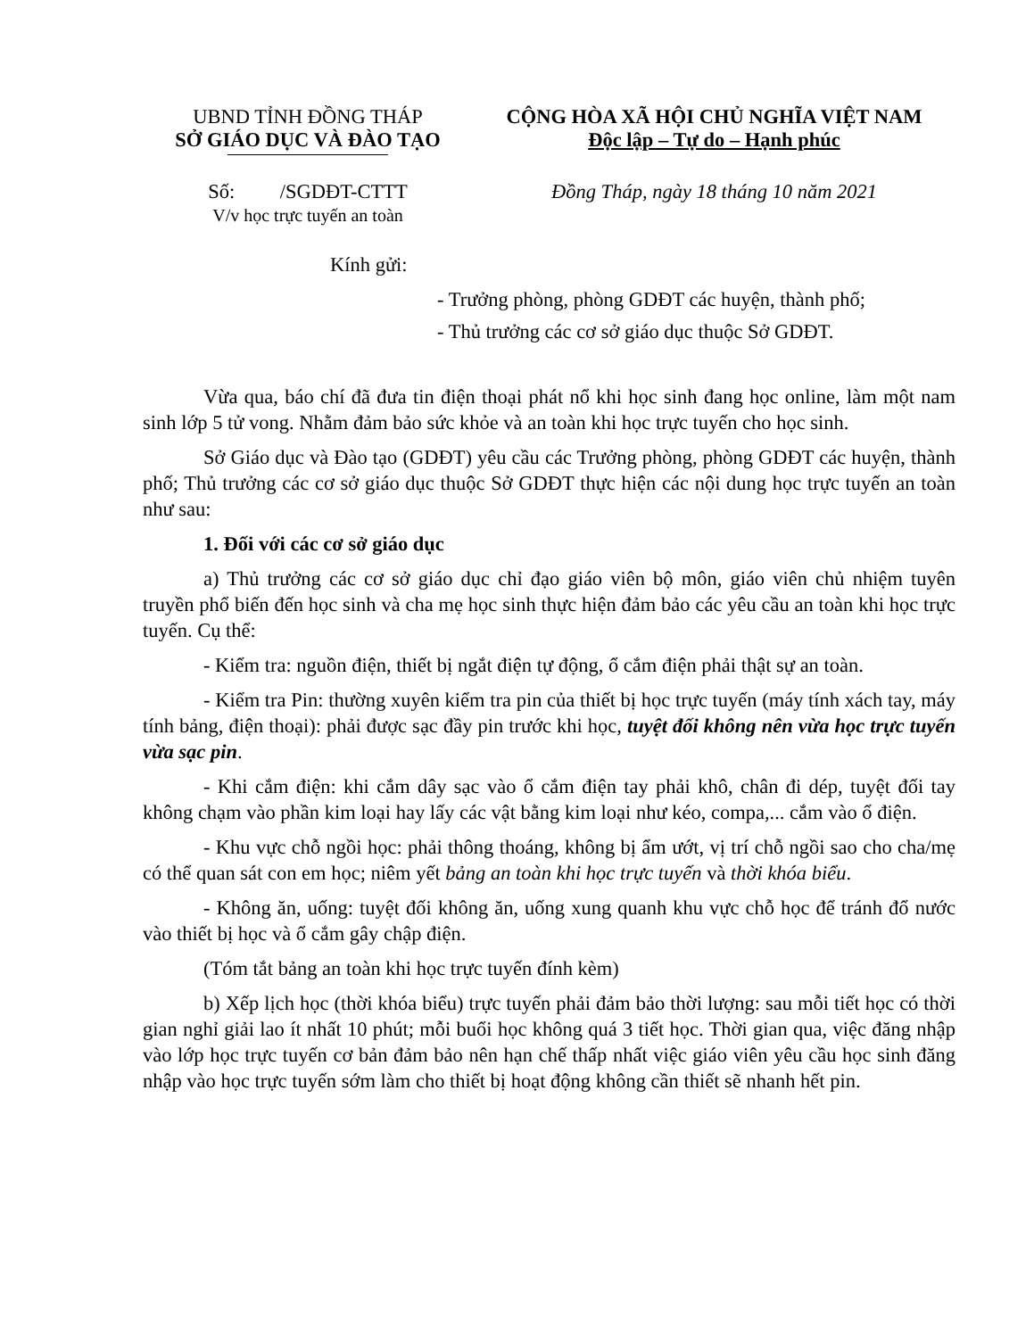UBND TỈNH ĐỒNG THÁP
SỞ GIÁO DỤC VÀ ĐÀO TẠO
CỘNG HÒA XÃ HỘI CHỦ NGHĨA VIỆT NAM
Độc lập – Tự do – Hạnh phúc
Số: /SGDĐT-CTTT
V/v học trực tuyến an toàn
Đồng Tháp, ngày 18 tháng 10 năm 2021
Kính gửi:
- Trưởng phòng, phòng GDĐT các huyện, thành phố;
- Thủ trưởng các cơ sở giáo dục thuộc Sở GDĐT.
Vừa qua, báo chí đã đưa tin điện thoại phát nổ khi học sinh đang học online, làm một nam sinh lớp 5 tử vong. Nhằm đảm bảo sức khỏe và an toàn khi học trực tuyến cho học sinh.
Sở Giáo dục và Đào tạo (GDĐT) yêu cầu các Trưởng phòng, phòng GDĐT các huyện, thành phố; Thủ trưởng các cơ sở giáo dục thuộc Sở GDĐT thực hiện các nội dung học trực tuyến an toàn như sau:
1. Đối với các cơ sở giáo dục
a) Thủ trưởng các cơ sở giáo dục chỉ đạo giáo viên bộ môn, giáo viên chủ nhiệm tuyên truyền phổ biến đến học sinh và cha mẹ học sinh thực hiện đảm bảo các yêu cầu an toàn khi học trực tuyến. Cụ thể:
- Kiểm tra: nguồn điện, thiết bị ngắt điện tự động, ổ cắm điện phải thật sự an toàn.
- Kiểm tra Pin: thường xuyên kiểm tra pin của thiết bị học trực tuyến (máy tính xách tay, máy tính bảng, điện thoại): phải được sạc đầy pin trước khi học, tuyệt đối không nên vừa học trực tuyến vừa sạc pin.
- Khi cắm điện: khi cắm dây sạc vào ổ cắm điện tay phải khô, chân đi dép, tuyệt đối tay không chạm vào phần kim loại hay lấy các vật bằng kim loại như kéo, compa,... cắm vào ổ điện.
- Khu vực chỗ ngồi học: phải thông thoáng, không bị ẩm ướt, vị trí chỗ ngồi sao cho cha/mẹ có thể quan sát con em học; niêm yết bảng an toàn khi học trực tuyến và thời khóa biểu.
- Không ăn, uống: tuyệt đối không ăn, uống xung quanh khu vực chỗ học để tránh đổ nước vào thiết bị học và ổ cắm gây chập điện.
(Tóm tắt bảng an toàn khi học trực tuyến đính kèm)
b) Xếp lịch học (thời khóa biểu) trực tuyến phải đảm bảo thời lượng: sau mỗi tiết học có thời gian nghỉ giải lao ít nhất 10 phút; mỗi buổi học không quá 3 tiết học. Thời gian qua, việc đăng nhập vào lớp học trực tuyến cơ bản đảm bảo nên hạn chế thấp nhất việc giáo viên yêu cầu học sinh đăng nhập vào học trực tuyến sớm làm cho thiết bị hoạt động không cần thiết sẽ nhanh hết pin.